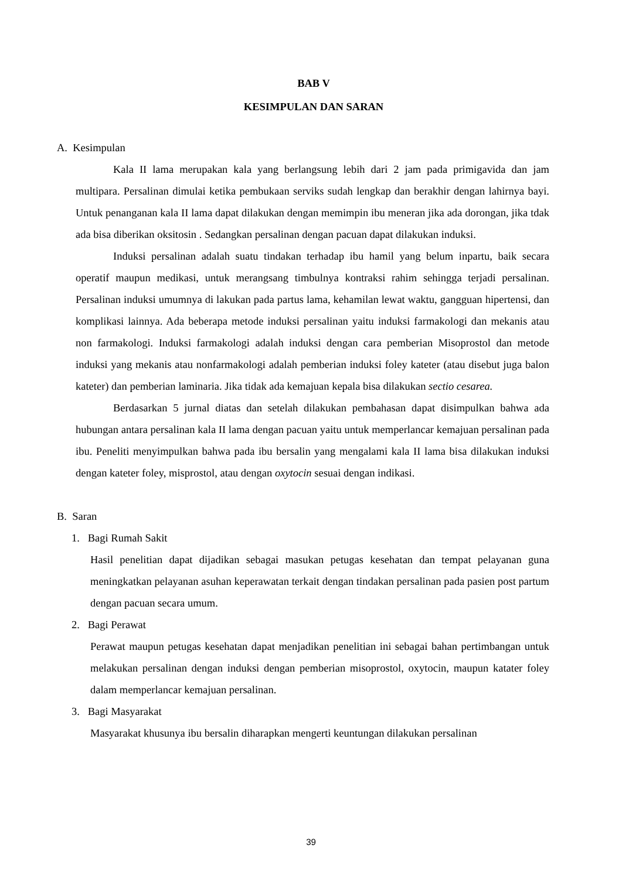BAB V
KESIMPULAN DAN SARAN
A. Kesimpulan
Kala II lama merupakan kala yang berlangsung lebih dari 2 jam pada primigavida dan jam multipara. Persalinan dimulai ketika pembukaan serviks sudah lengkap dan berakhir dengan lahirnya bayi. Untuk penanganan kala II lama dapat dilakukan dengan memimpin ibu meneran jika ada dorongan, jika tdak ada bisa diberikan oksitosin . Sedangkan persalinan dengan pacuan dapat dilakukan induksi.
Induksi persalinan adalah suatu tindakan terhadap ibu hamil yang belum inpartu, baik secara operatif maupun medikasi, untuk merangsang timbulnya kontraksi rahim sehingga terjadi persalinan. Persalinan induksi umumnya di lakukan pada partus lama, kehamilan lewat waktu, gangguan hipertensi, dan komplikasi lainnya. Ada beberapa metode induksi persalinan yaitu induksi farmakologi dan mekanis atau non farmakologi. Induksi farmakologi adalah induksi dengan cara pemberian Misoprostol dan metode induksi yang mekanis atau nonfarmakologi adalah pemberian induksi foley kateter (atau disebut juga balon kateter) dan pemberian laminaria. Jika tidak ada kemajuan kepala bisa dilakukan sectio cesarea.
Berdasarkan 5 jurnal diatas dan setelah dilakukan pembahasan dapat disimpulkan bahwa ada hubungan antara persalinan kala II lama dengan pacuan yaitu untuk memperlancar kemajuan persalinan pada ibu. Peneliti menyimpulkan bahwa pada ibu bersalin yang mengalami kala II lama bisa dilakukan induksi dengan kateter foley, misprostol, atau dengan oxytocin sesuai dengan indikasi.
B. Saran
1. Bagi Rumah Sakit
Hasil penelitian dapat dijadikan sebagai masukan petugas kesehatan dan tempat pelayanan guna meningkatkan pelayanan asuhan keperawatan terkait dengan tindakan persalinan pada pasien post partum dengan pacuan secara umum.
2. Bagi Perawat
Perawat maupun petugas kesehatan dapat menjadikan penelitian ini sebagai bahan pertimbangan untuk melakukan persalinan dengan induksi dengan pemberian misoprostol, oxytocin, maupun katater foley dalam memperlancar kemajuan persalinan.
3. Bagi Masyarakat
Masyarakat khusunya ibu bersalin diharapkan mengerti keuntungan dilakukan persalinan
39